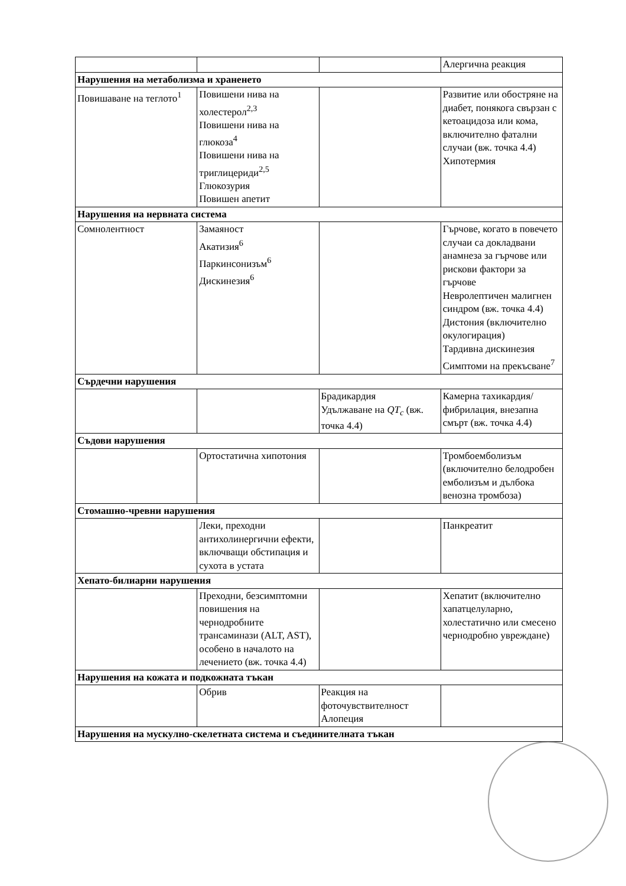| | | | Алергична реакция |
| Нарушения на метаболизма и храненето | | | |
| Повишаване на теглото<sup>1</sup> | Повишени нива на холестерол<sup>2,3</sup> Повишени нива на глюкоза<sup>4</sup> Повишени нива на триглицериди<sup>2,5</sup> Глюкозурия Повишен апетит | | Развитие или обостряне на диабет, понякога свързан с кетоацидоза или кома, включително фатални случаи (вж. точка 4.4) Хипотермия |
| Нарушения на нервната система | | | |
| Сомнолентност | Замаяност Акатизия<sup>6</sup> Паркинсонизъм<sup>6</sup> Дискинезия<sup>6</sup> | | Гърчове, когато в повечето случаи са докладвани анамнеза за гърчове или рискови фактори за гърчове Невролептичен малигнен синдром (вж. точка 4.4) Дистония (включително окулогирация) Тардивна дискинезия Симптоми на прекъсване<sup>7</sup> |
| Сърдечни нарушения | | | |
| | | Брадикардия Удължаване на QT<sub>c</sub> (вж. точка 4.4) | Камерна тахикардия/фибрилация, внезапна смърт (вж. точка 4.4) |
| Съдови нарушения | | | |
| | Ортостатична хипотония | | Тромбоемболизъм (включително белодробен емболизъм и дълбока венозна тромбоза) |
| Стомашно-чревни нарушения | | | |
| | Леки, преходни антихолинергични ефекти, включващи обстипация и сухота в устата | | Панкреатит |
| Хепато-билиарни нарушения | | | |
| | Преходни, безсимптомни повишения на чернодробните трансаминази (ALT, AST), особено в началото на лечението (вж. точка 4.4) | | Хепатит (включително хапатцелуларно, холестатично или смесено чернодробно увреждане) |
| Нарушения на кожата и подкожната тъкан | | | |
| | Обрив | Реакция на фоточувствителност Алопеция | |
| Нарушения на мускулно-скелетната система и съединителната тъкан | | | |